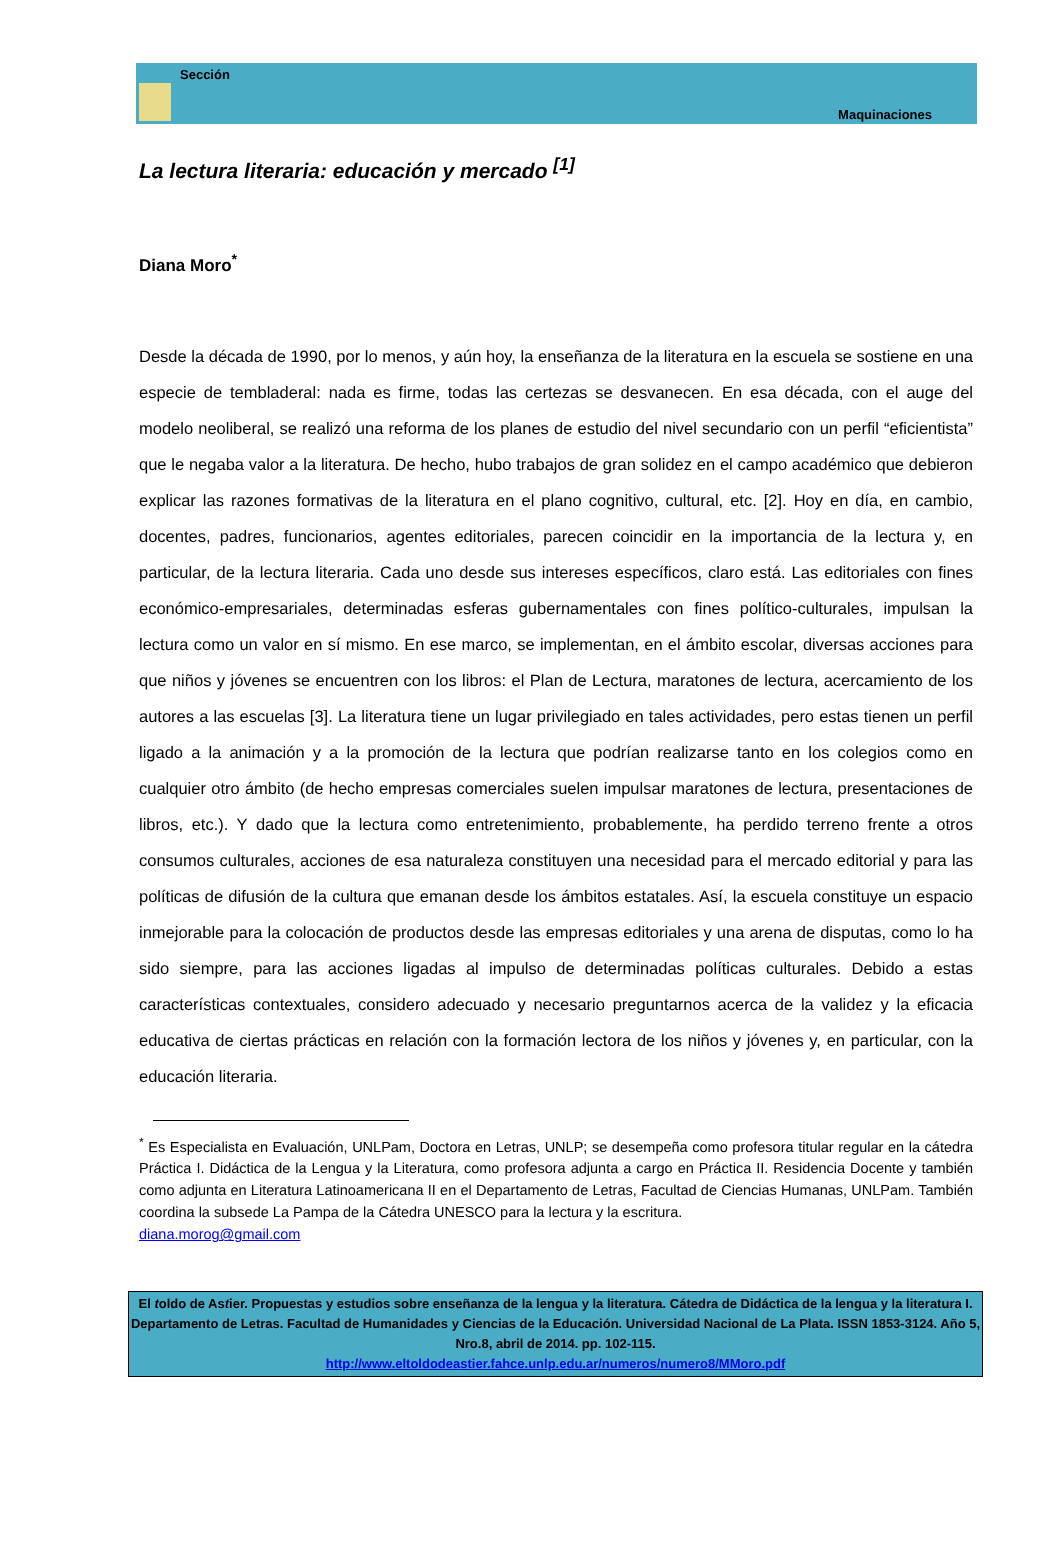Sección
Maquinaciones
La lectura literaria: educación y mercado <sup>[1]</sup>
Diana Moro<sup>*</sup>
Desde la década de 1990, por lo menos, y aún hoy, la enseñanza de la literatura en la escuela se sostiene en una especie de tembladeral: nada es firme, todas las certezas se desvanecen. En esa década, con el auge del modelo neoliberal, se realizó una reforma de los planes de estudio del nivel secundario con un perfil “eficientista” que le negaba valor a la literatura. De hecho, hubo trabajos de gran solidez en el campo académico que debieron explicar las razones formativas de la literatura en el plano cognitivo, cultural, etc. [2]. Hoy en día, en cambio, docentes, padres, funcionarios, agentes editoriales, parecen coincidir en la importancia de la lectura y, en particular, de la lectura literaria. Cada uno desde sus intereses específicos, claro está. Las editoriales con fines económico-empresariales, determinadas esferas gubernamentales con fines político-culturales, impulsan la lectura como un valor en sí mismo. En ese marco, se implementan, en el ámbito escolar, diversas acciones para que niños y jóvenes se encuentren con los libros: el Plan de Lectura, maratones de lectura, acercamiento de los autores a las escuelas [3]. La literatura tiene un lugar privilegiado en tales actividades, pero estas tienen un perfil ligado a la animación y a la promoción de la lectura que podrían realizarse tanto en los colegios como en cualquier otro ámbito (de hecho empresas comerciales suelen impulsar maratones de lectura, presentaciones de libros, etc.). Y dado que la lectura como entretenimiento, probablemente, ha perdido terreno frente a otros consumos culturales, acciones de esa naturaleza constituyen una necesidad para el mercado editorial y para las políticas de difusión de la cultura que emanan desde los ámbitos estatales. Así, la escuela constituye un espacio inmejorable para la colocación de productos desde las empresas editoriales y una arena de disputas, como lo ha sido siempre, para las acciones ligadas al impulso de determinadas políticas culturales. Debido a estas características contextuales, considero adecuado y necesario preguntarnos acerca de la validez y la eficacia educativa de ciertas prácticas en relación con la formación lectora de los niños y jóvenes y, en particular, con la educación literaria.
<sup>*</sup> Es Especialista en Evaluación, UNLPam, Doctora en Letras, UNLP; se desempeña como profesora titular regular en la cátedra Práctica I. Didáctica de la Lengua y la Literatura, como profesora adjunta a cargo en Práctica II. Residencia Docente y también como adjunta en Literatura Latinoamericana II en el Departamento de Letras, Facultad de Ciencias Humanas, UNLPam. También coordina la subsede La Pampa de la Cátedra UNESCO para la lectura y la escritura.
diana.morog@gmail.com
El toldo de Astier. Propuestas y estudios sobre enseñanza de la lengua y la literatura. Cátedra de Didáctica de la lengua y la literatura I. Departamento de Letras. Facultad de Humanidades y Ciencias de la Educación. Universidad Nacional de La Plata. ISSN 1853-3124. Año 5, Nro.8, abril de 2014. pp. 102-115.
http://www.eltoldodeastier.fahce.unlp.edu.ar/numeros/numero8/MMoro.pdf